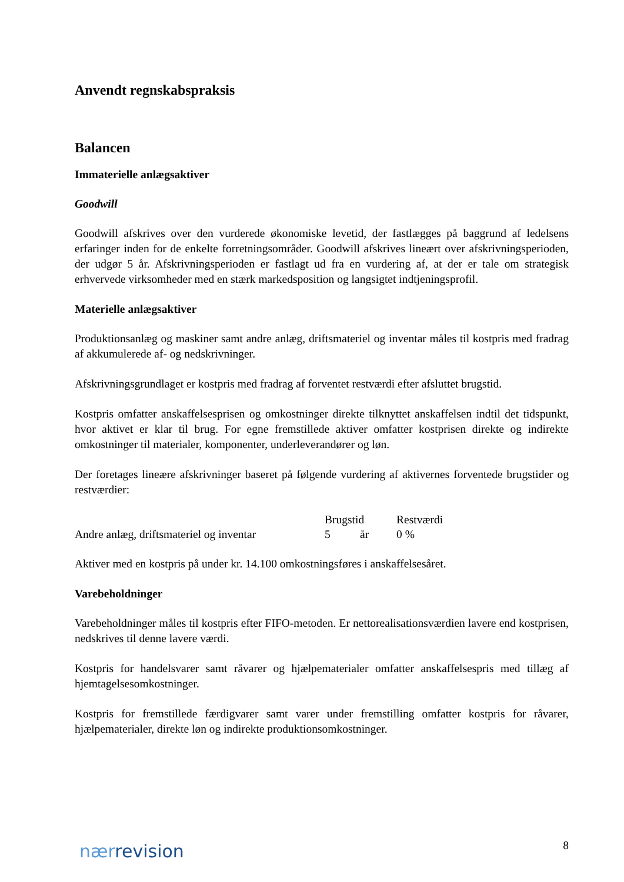Anvendt regnskabspraksis
Balancen
Immaterielle anlægsaktiver
Goodwill
Goodwill afskrives over den vurderede økonomiske levetid, der fastlægges på baggrund af ledelsens erfaringer inden for de enkelte forretningsområder. Goodwill afskrives lineært over afskrivningsperioden, der udgør 5 år. Afskrivningsperioden er fastlagt ud fra en vurdering af, at der er tale om strategisk erhvervede virksomheder med en stærk markedsposition og langsigtet indtjeningsprofil.
Materielle anlægsaktiver
Produktionsanlæg og maskiner samt andre anlæg, driftsmateriel og inventar måles til kostpris med fradrag af akkumulerede af- og nedskrivninger.
Afskrivningsgrundlaget er kostpris med fradrag af forventet restværdi efter afsluttet brugstid.
Kostpris omfatter anskaffelsesprisen og omkostninger direkte tilknyttet anskaffelsen indtil det tidspunkt, hvor aktivet er klar til brug. For egne fremstillede aktiver omfatter kostprisen direkte og indirekte omkostninger til materialer, komponenter, underleverandører og løn.
Der foretages lineære afskrivninger baseret på følgende vurdering af aktivernes forventede brugstider og restværdier:
| | Brugstid | | Restværdi |
| --- | --- | --- | --- |
| Andre anlæg, driftsmateriel og inventar | 5 | år | 0 % |
Aktiver med en kostpris på under kr. 14.100 omkostningsføres i anskaffelsesåret.
Varebeholdninger
Varebeholdninger måles til kostpris efter FIFO-metoden. Er nettorealisationsværdien lavere end kostprisen, nedskrives til denne lavere værdi.
Kostpris for handelsvarer samt råvarer og hjælpematerialer omfatter anskaffelsespris med tillæg af hjemtagelsesomkostninger.
Kostpris for fremstillede færdigvarer samt varer under fremstilling omfatter kostpris for råvarer, hjælpematerialer, direkte løn og indirekte produktionsomkostninger.
nærrevision
8